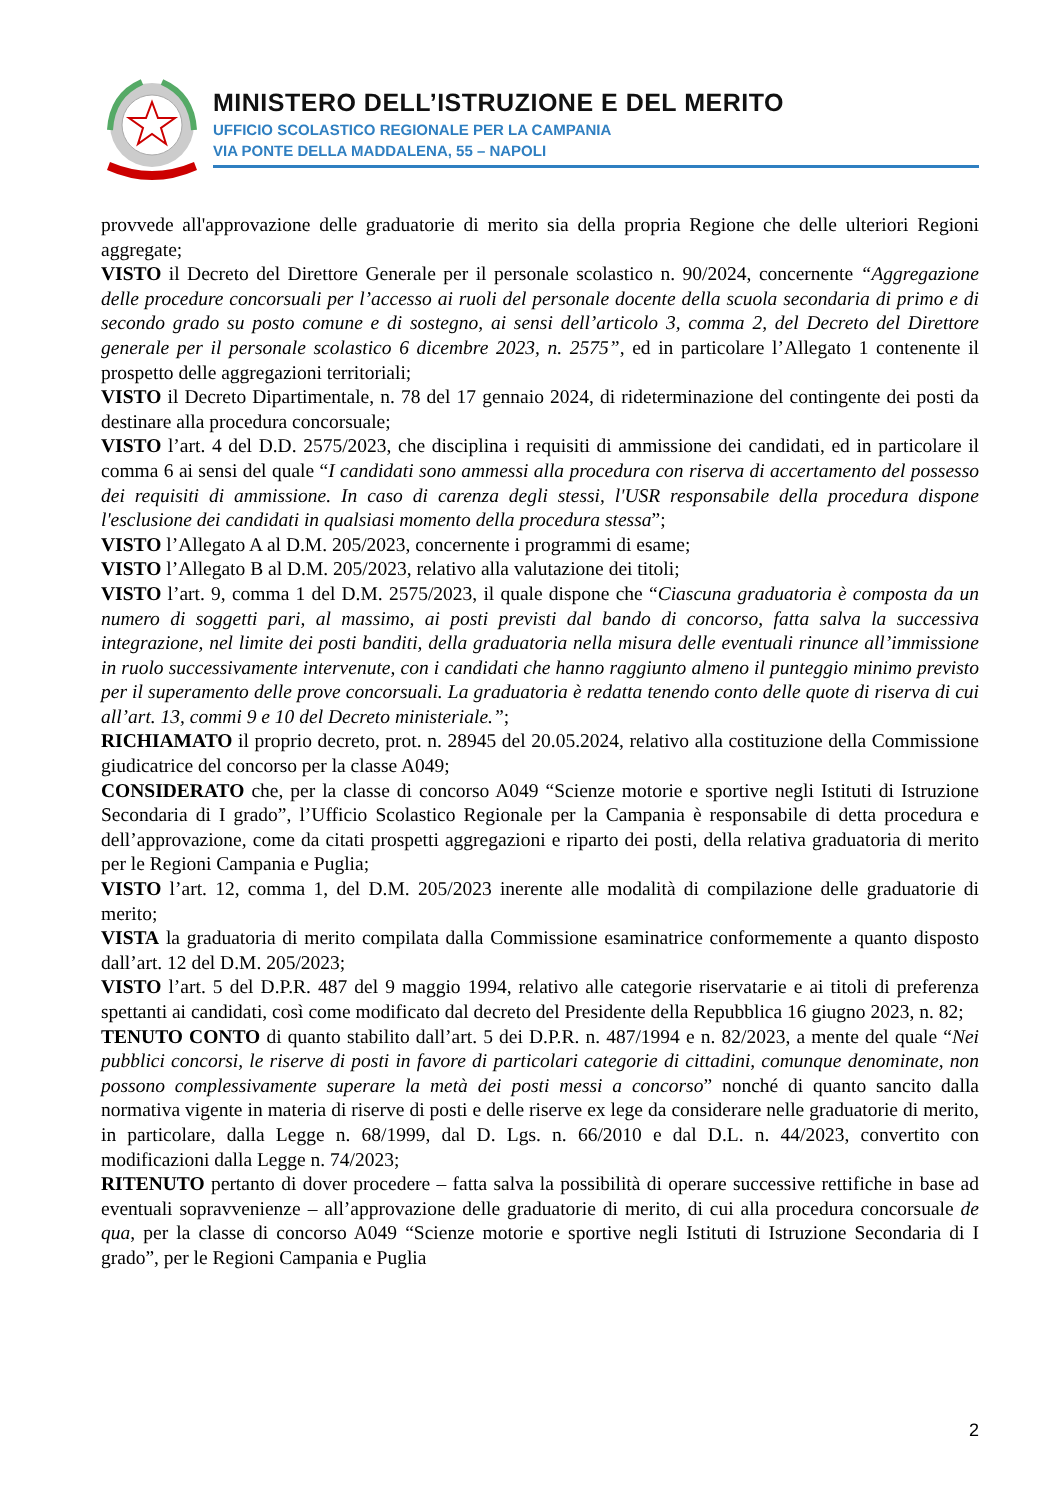MINISTERO DELL’ISTRUZIONE E DEL MERITO
UFFICIO SCOLASTICO REGIONALE PER LA CAMPANIA
VIA PONTE DELLA MADDALENA, 55 – NAPOLI
provvede all'approvazione delle graduatorie di merito sia della propria Regione che delle ulteriori Regioni aggregate;
VISTO il Decreto del Direttore Generale per il personale scolastico n. 90/2024, concernente “Aggregazione delle procedure concorsuali per l’accesso ai ruoli del personale docente della scuola secondaria di primo e di secondo grado su posto comune e di sostegno, ai sensi dell’articolo 3, comma 2, del Decreto del Direttore generale per il personale scolastico 6 dicembre 2023, n. 2575”, ed in particolare l’Allegato 1 contenente il prospetto delle aggregazioni territoriali;
VISTO il Decreto Dipartimentale, n. 78 del 17 gennaio 2024, di rideterminazione del contingente dei posti da destinare alla procedura concorsuale;
VISTO l’art. 4 del D.D. 2575/2023, che disciplina i requisiti di ammissione dei candidati, ed in particolare il comma 6 ai sensi del quale “I candidati sono ammessi alla procedura con riserva di accertamento del possesso dei requisiti di ammissione. In caso di carenza degli stessi, l'USR responsabile della procedura dispone l'esclusione dei candidati in qualsiasi momento della procedura stessa”;
VISTO l’Allegato A al D.M. 205/2023, concernente i programmi di esame;
VISTO l’Allegato B al D.M. 205/2023, relativo alla valutazione dei titoli;
VISTO l’art. 9, comma 1 del D.M. 2575/2023, il quale dispone che “Ciascuna graduatoria è composta da un numero di soggetti pari, al massimo, ai posti previsti dal bando di concorso, fatta salva la successiva integrazione, nel limite dei posti banditi, della graduatoria nella misura delle eventuali rinunce all’immissione in ruolo successivamente intervenute, con i candidati che hanno raggiunto almeno il punteggio minimo previsto per il superamento delle prove concorsuali. La graduatoria è redatta tenendo conto delle quote di riserva di cui all’art. 13, commi 9 e 10 del Decreto ministeriale.”;
RICHIAMATO il proprio decreto, prot. n. 28945 del 20.05.2024, relativo alla costituzione della Commissione giudicatrice del concorso per la classe A049;
CONSIDERATO che, per la classe di concorso A049 “Scienze motorie e sportive negli Istituti di Istruzione Secondaria di I grado”, l’Ufficio Scolastico Regionale per la Campania è responsabile di detta procedura e dell’approvazione, come da citati prospetti aggregazioni e riparto dei posti, della relativa graduatoria di merito per le Regioni Campania e Puglia;
VISTO l’art. 12, comma 1, del D.M. 205/2023 inerente alle modalità di compilazione delle graduatorie di merito;
VISTA la graduatoria di merito compilata dalla Commissione esaminatrice conformemente a quanto disposto dall’art. 12 del D.M. 205/2023;
VISTO l’art. 5 del D.P.R. 487 del 9 maggio 1994, relativo alle categorie riservatarie e ai titoli di preferenza spettanti ai candidati, così come modificato dal decreto del Presidente della Repubblica 16 giugno 2023, n. 82;
TENUTO CONTO di quanto stabilito dall’art. 5 dei D.P.R. n. 487/1994 e n. 82/2023, a mente del quale “Nei pubblici concorsi, le riserve di posti in favore di particolari categorie di cittadini, comunque denominate, non possono complessivamente superare la metà dei posti messi a concorso” nonché di quanto sancito dalla normativa vigente in materia di riserve di posti e delle riserve ex lege da considerare nelle graduatorie di merito, in particolare, dalla Legge n. 68/1999, dal D. Lgs. n. 66/2010 e dal D.L. n. 44/2023, convertito con modificazioni dalla Legge n. 74/2023;
RITENUTO pertanto di dover procedere – fatta salva la possibilità di operare successive rettifiche in base ad eventuali sopravvenienze – all’approvazione delle graduatorie di merito, di cui alla procedura concorsuale de qua, per la classe di concorso A049 “Scienze motorie e sportive negli Istituti di Istruzione Secondaria di I grado”, per le Regioni Campania e Puglia
2